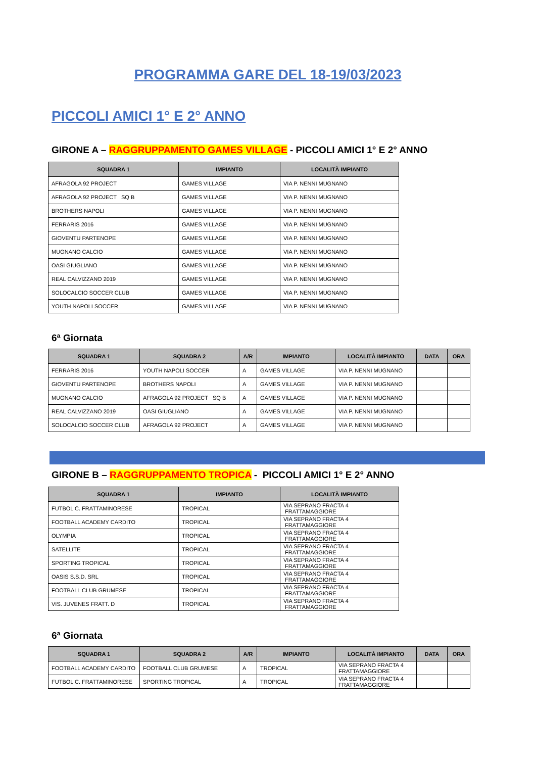PROGRAMMA GARE DEL 18-19/03/2023
PICCOLI AMICI 1° E 2° ANNO
GIRONE A – RAGGRUPPAMENTO GAMES VILLAGE - PICCOLI AMICI 1° E 2° ANNO
| SQUADRA 1 | IMPIANTO | LOCALITÀ IMPIANTO |
| --- | --- | --- |
| AFRAGOLA 92 PROJECT | GAMES VILLAGE | VIA P. NENNI MUGNANO |
| AFRAGOLA 92 PROJECT SQ B | GAMES VILLAGE | VIA P. NENNI MUGNANO |
| BROTHERS NAPOLI | GAMES VILLAGE | VIA P. NENNI MUGNANO |
| FERRARIS 2016 | GAMES VILLAGE | VIA P. NENNI MUGNANO |
| GIOVENTU PARTENOPE | GAMES VILLAGE | VIA P. NENNI MUGNANO |
| MUGNANO CALCIO | GAMES VILLAGE | VIA P. NENNI MUGNANO |
| OASI GIUGLIANO | GAMES VILLAGE | VIA P. NENNI MUGNANO |
| REAL CALVIZZANO 2019 | GAMES VILLAGE | VIA P. NENNI MUGNANO |
| SOLOCALCIO SOCCER CLUB | GAMES VILLAGE | VIA P. NENNI MUGNANO |
| YOUTH NAPOLI SOCCER | GAMES VILLAGE | VIA P. NENNI MUGNANO |
6ª Giornata
| SQUADRA 1 | SQUADRA 2 | A/R | IMPIANTO | LOCALITÀ IMPIANTO | DATA | ORA |
| --- | --- | --- | --- | --- | --- | --- |
| FERRARIS 2016 | YOUTH NAPOLI SOCCER | A | GAMES VILLAGE | VIA P. NENNI MUGNANO | | |
| GIOVENTU PARTENOPE | BROTHERS NAPOLI | A | GAMES VILLAGE | VIA P. NENNI MUGNANO | | |
| MUGNANO CALCIO | AFRAGOLA 92 PROJECT SQ B | A | GAMES VILLAGE | VIA P. NENNI MUGNANO | | |
| REAL CALVIZZANO 2019 | OASI GIUGLIANO | A | GAMES VILLAGE | VIA P. NENNI MUGNANO | | |
| SOLOCALCIO SOCCER CLUB | AFRAGOLA 92 PROJECT | A | GAMES VILLAGE | VIA P. NENNI MUGNANO | | |
GIRONE B – RAGGRUPPAMENTO TROPICA - PICCOLI AMICI 1° E 2° ANNO
| SQUADRA 1 | IMPIANTO | LOCALITÀ IMPIANTO |
| --- | --- | --- |
| FUTBOL C. FRATTAMINORESE | TROPICAL | VIA SEPRANO FRACTA 4 FRATTAMAGGIORE |
| FOOTBALL ACADEMY CARDITO | TROPICAL | VIA SEPRANO FRACTA 4 FRATTAMAGGIORE |
| OLYMPIA | TROPICAL | VIA SEPRANO FRACTA 4 FRATTAMAGGIORE |
| SATELLITE | TROPICAL | VIA SEPRANO FRACTA 4 FRATTAMAGGIORE |
| SPORTING TROPICAL | TROPICAL | VIA SEPRANO FRACTA 4 FRATTAMAGGIORE |
| OASIS S.S.D. SRL | TROPICAL | VIA SEPRANO FRACTA 4 FRATTAMAGGIORE |
| FOOTBALL CLUB GRUMESE | TROPICAL | VIA SEPRANO FRACTA 4 FRATTAMAGGIORE |
| VIS. JUVENES FRATT. D | TROPICAL | VIA SEPRANO FRACTA 4 FRATTAMAGGIORE |
6ª Giornata
| SQUADRA 1 | SQUADRA 2 | A/R | IMPIANTO | LOCALITÀ IMPIANTO | DATA | ORA |
| --- | --- | --- | --- | --- | --- | --- |
| FOOTBALL ACADEMY CARDITO | FOOTBALL CLUB GRUMESE | A | TROPICAL | VIA SEPRANO FRACTA 4 FRATTAMAGGIORE | | |
| FUTBOL C. FRATTAMINORESE | SPORTING TROPICAL | A | TROPICAL | VIA SEPRANO FRACTA 4 FRATTAMAGGIORE | | |